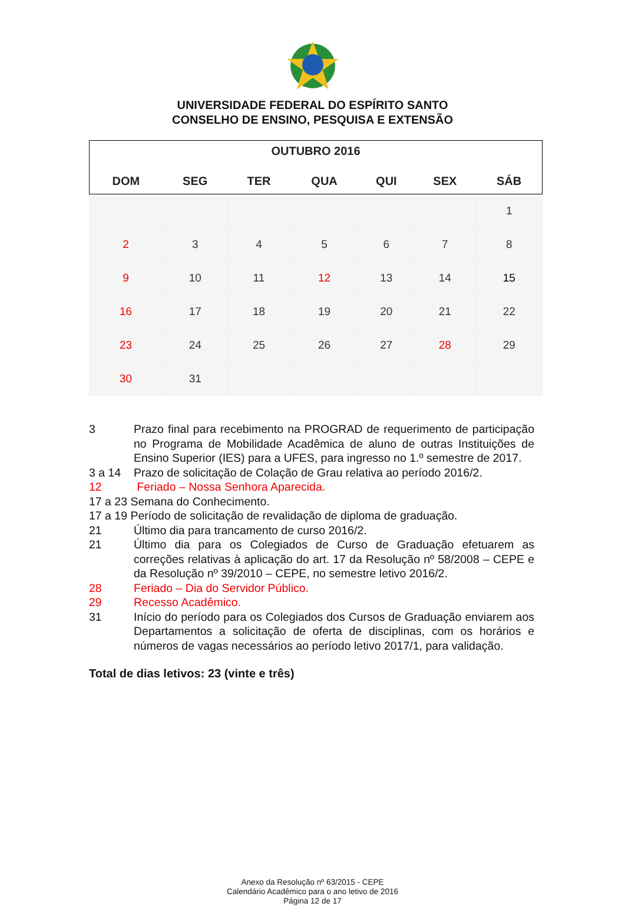UNIVERSIDADE FEDERAL DO ESPÍRITO SANTO
CONSELHO DE ENSINO, PESQUISA E EXTENSÃO
| OUTUBRO 2016 | | | | | | |
| --- | --- | --- | --- | --- | --- | --- |
| DOM | SEG | TER | QUA | QUI | SEX | SÁB |
| | | | | | | 1 |
| 2 | 3 | 4 | 5 | 6 | 7 | 8 |
| 9 | 10 | 11 | 12 | 13 | 14 | 15 |
| 16 | 17 | 18 | 19 | 20 | 21 | 22 |
| 23 | 24 | 25 | 26 | 27 | 28 | 29 |
| 30 | 31 | | | | | |
3 Prazo final para recebimento na PROGRAD de requerimento de participação no Programa de Mobilidade Acadêmica de aluno de outras Instituições de Ensino Superior (IES) para a UFES, para ingresso no 1.º semestre de 2017.
3 a 14 Prazo de solicitação de Colação de Grau relativa ao período 2016/2.
12 Feriado – Nossa Senhora Aparecida.
17 a 23 Semana do Conhecimento.
17 a 19 Período de solicitação de revalidação de diploma de graduação.
21 Último dia para trancamento de curso 2016/2.
21 Último dia para os Colegiados de Curso de Graduação efetuarem as correções relativas à aplicação do art. 17 da Resolução nº 58/2008 – CEPE e da Resolução nº 39/2010 – CEPE, no semestre letivo 2016/2.
28 Feriado – Dia do Servidor Público.
29 Recesso Acadêmico.
31 Início do período para os Colegiados dos Cursos de Graduação enviarem aos Departamentos a solicitação de oferta de disciplinas, com os horários e números de vagas necessários ao período letivo 2017/1, para validação.
Total de dias letivos: 23 (vinte e três)
Anexo da Resolução nº 63/2015 - CEPE
Calendário Acadêmico para o ano letivo de 2016
Página 12 de 17